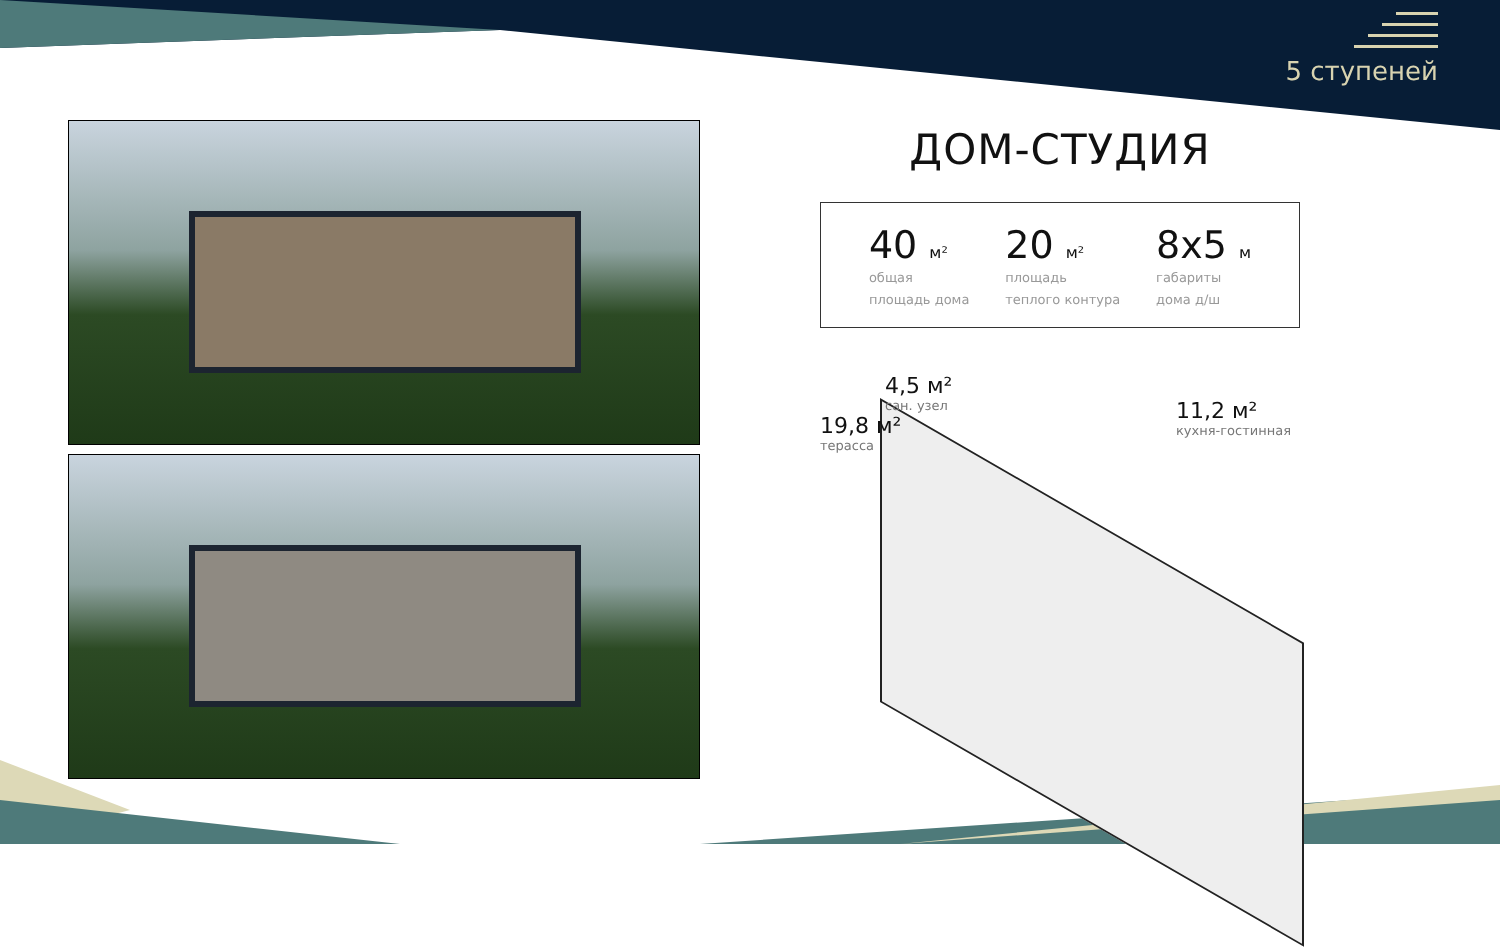5 ступеней
ДОМ-СТУДИЯ
40 м²
общая
площадь дома
20 м²
площадь
теплого контура
8x5 м
габариты
дома д/ш
​
4,5 м²
сан. узел
19,8 м²
терасса
11,2 м²
кухня-гостинная